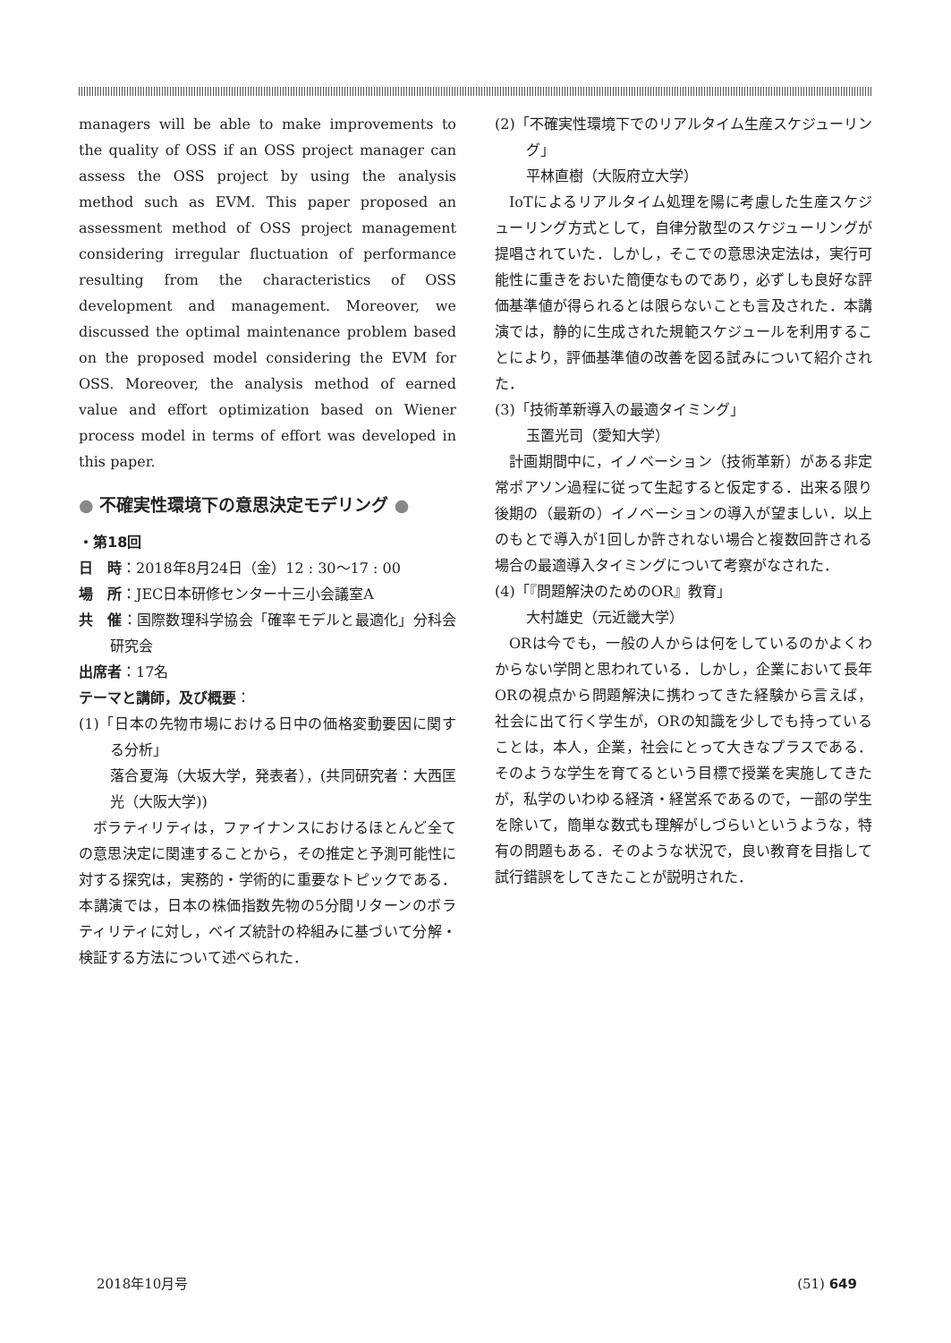managers will be able to make improvements to the quality of OSS if an OSS project manager can assess the OSS project by using the analysis method such as EVM. This paper proposed an assessment method of OSS project management considering irregular fluctuation of performance resulting from the characteristics of OSS development and management. Moreover, we discussed the optimal maintenance problem based on the proposed model considering the EVM for OSS. Moreover, the analysis method of earned value and effort optimization based on Wiener process model in terms of effort was developed in this paper.
● 不確実性環境下の意思決定モデリング ●
・第18回
日　時：2018年8月24日（金）12 : 30〜17 : 00
場　所：JEC日本研修センター十三小会議室A
共　催：国際数理科学協会「確率モデルと最適化」分科会研究会
出席者：17名
テーマと講師，及び概要：
(1)「日本の先物市場における日中の価格変動要因に関する分析」
落合夏海（大坂大学，発表者），(共同研究者：大西匡光（大阪大学))
ボラティリティは，ファイナンスにおけるほとんど全ての意思決定に関連することから，その推定と予測可能性に対する探究は，実務的・学術的に重要なトピックである．本講演では，日本の株価指数先物の5分間リターンのボラティリティに対し，ベイズ統計の枠組みに基づいて分解・検証する方法について述べられた．
(2)「不確実性環境下でのリアルタイム生産スケジューリング」
平林直樹（大阪府立大学）
IoTによるリアルタイム処理を陽に考慮した生産スケジューリング方式として，自律分散型のスケジューリングが提唱されていた．しかし，そこでの意思決定法は，実行可能性に重きをおいた簡便なものであり，必ずしも良好な評価基準値が得られるとは限らないことも言及された．本講演では，静的に生成された規範スケジュールを利用することにより，評価基準値の改善を図る試みについて紹介された．
(3)「技術革新導入の最適タイミング」
玉置光司（愛知大学）
計画期間中に，イノベーション（技術革新）がある非定常ポアソン過程に従って生起すると仮定する．出来る限り後期の（最新の）イノベーションの導入が望ましい．以上のもとで導入が1回しか許されない場合と複数回許される場合の最適導入タイミングについて考察がなされた．
(4)「『問題解決のためのOR』教育」
大村雄史（元近畿大学）
ORは今でも，一般の人からは何をしているのかよくわからない学問と思われている．しかし，企業において長年ORの視点から問題解決に携わってきた経験から言えば，社会に出て行く学生が，ORの知識を少しでも持っていることは，本人，企業，社会にとって大きなプラスである．そのような学生を育てるという目標で授業を実施してきたが，私学のいわゆる経済・経営系であるので，一部の学生を除いて，簡単な数式も理解がしづらいというような，特有の問題もある．そのような状況で，良い教育を目指して試行錯誤をしてきたことが説明された．
2018年10月号 (51) 649